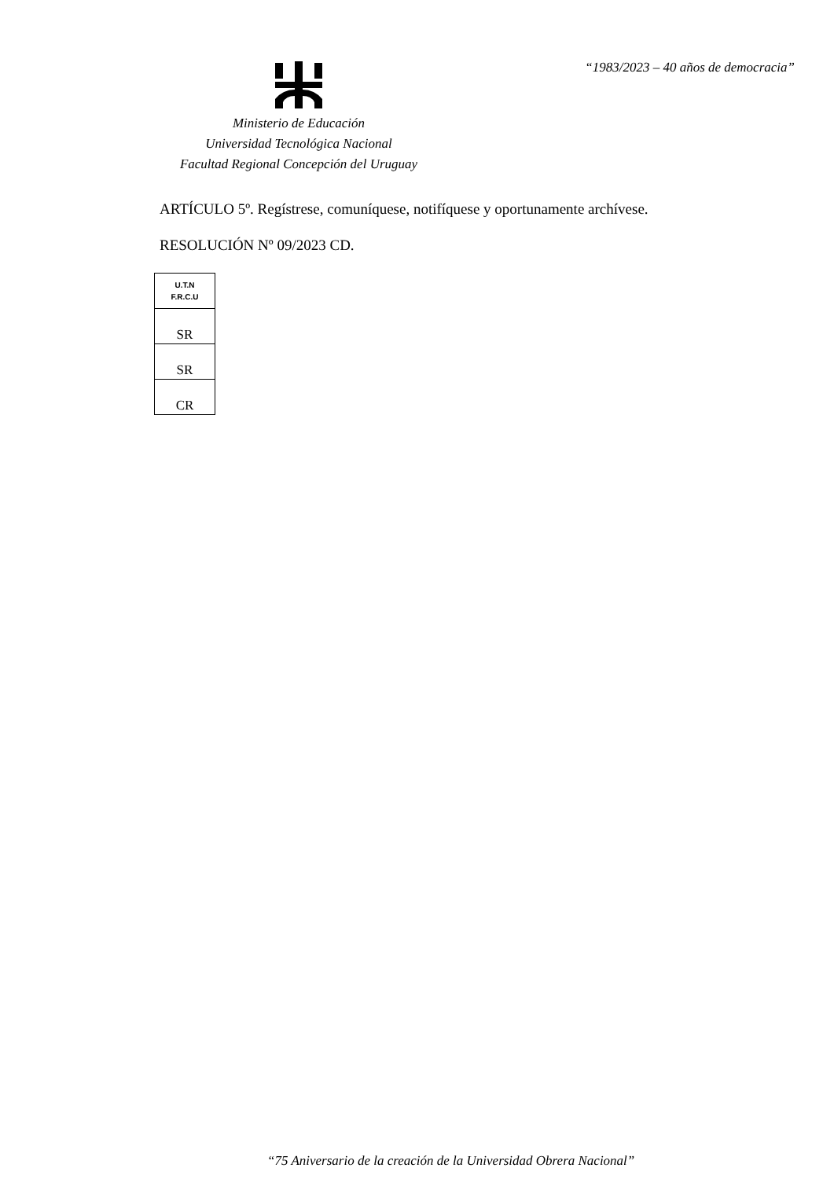“1983/2023 – 40 años de democracia”
Ministerio de Educación
Universidad Tecnológica Nacional
Facultad Regional Concepción del Uruguay
ARTÍCULO 5º. Regístrese, comuníquese, notifíquese y oportunamente archívese.
RESOLUCIÓN Nº 09/2023 CD.
| U.T.N F.R.C.U |
| SR |
| SR |
| CR |
“75 Aniversario de la creación de la Universidad Obrera Nacional”